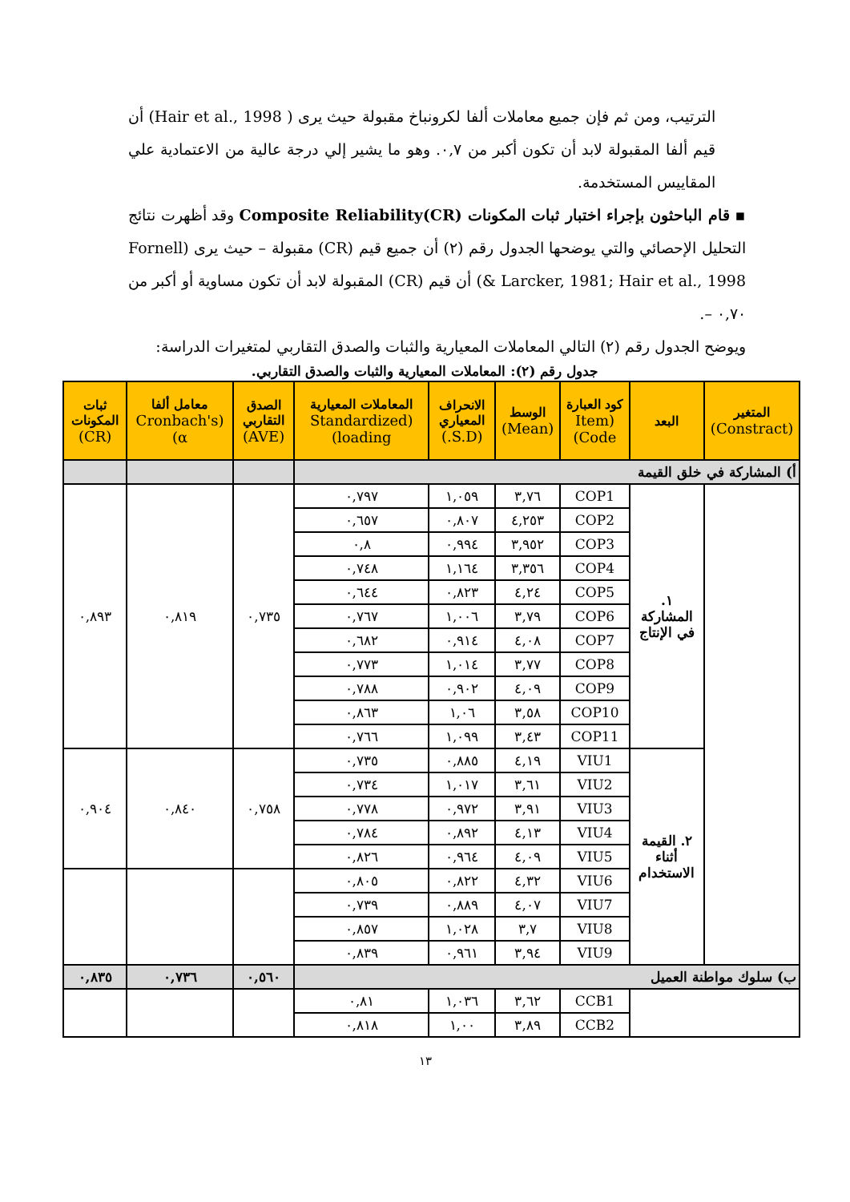الترتيب، ومن ثم فإن جميع معاملات ألفا لكرونباخ مقبولة حيث يرى ( Hair et al., 1998) أن قيم ألفا المقبولة لابد أن تكون أكبر من ٠,٧. وهو ما يشير إلي درجة عالية من الاعتمادية علي المقاييس المستخدمة.
▪ قام الباحثون بإجراء اختبار ثبات المكونات Composite Reliability(CR) وقد أظهرت نتائج التحليل الإحصائي والتي يوضحها الجدول رقم (٢) أن جميع قيم (CR) مقبولة – حيث يرى (Fornell & Larcker, 1981; Hair et al., 1998) أن قيم (CR) المقبولة لابد أن تكون مساوية أو أكبر من ٠,٧٠ –.
ويوضح الجدول رقم (٢) التالي المعاملات المعيارية والثبات والصدق التقاربي لمتغيرات الدراسة:
جدول رقم (٢): المعاملات المعيارية والثبات والصدق التقاربي.
| المتغير (Constract) | البعد | كود العبارة (Item Code) | الوسط (Mean) | الانحراف المعياري (S.D.) | المعاملات المعيارية (Standardized loading) | الصدق التقاربي (AVE) | معامل ألفا (Cronbach's α) | ثبات المكونات (CR) |
| --- | --- | --- | --- | --- | --- | --- | --- | --- |
| أ) المشاركة في خلق القيمة | | | | | | | | |
| | ١. المشاركة في الإنتاج | COP1 | ٣,٧٦ | ١,٠٥٩ | ٠,٧٩٧ | ٠,٧٣٥ | ٠,٨١٩ | ٠,٨٩٣ |
| | | COP2 | ٤,٢٥٣ | ٠,٨٠٧ | ٠,٦٥٧ | | | |
| | | COP3 | ٣,٩٥٢ | ٠,٩٩٤ | ٠,٨ | | | |
| | | COP4 | ٣,٣٥٦ | ١,١٦٤ | ٠,٧٤٨ | | | |
| | | COP5 | ٤,٢٤ | ٠,٨٢٣ | ٠,٦٤٤ | | | |
| | | COP6 | ٣,٧٩ | ١,٠٠٦ | ٠,٧٦٧ | | | |
| | | COP7 | ٤,٠٨ | ٠,٩١٤ | ٠,٦٨٢ | | | |
| | | COP8 | ٣,٧٧ | ١,٠١٤ | ٠,٧٧٣ | | | |
| | | COP9 | ٤,٠٩ | ٠,٩٠٢ | ٠,٧٨٨ | | | |
| | | COP10 | ٣,٥٨ | ١,٠٦ | ٠,٨٦٣ | | | |
| | | COP11 | ٣,٤٣ | ١,٠٩٩ | ٠,٧٦٦ | | | |
| | ٢. القيمة أثناء الاستخدام | VIU1 | ٤,١٩ | ٠,٨٨٥ | ٠,٧٣٥ | ٠,٧٥٨ | ٠,٨٤٠ | ٠,٩٠٤ |
| | | VIU2 | ٣,٦١ | ١,٠١٧ | ٠,٧٣٤ | | | |
| | | VIU3 | ٣,٩١ | ٠,٩٧٢ | ٠,٧٧٨ | | | |
| | | VIU4 | ٤,١٣ | ٠,٨٩٢ | ٠,٧٨٤ | | | |
| | | VIU5 | ٤,٠٩ | ٠,٩٦٤ | ٠,٨٢٦ | | | |
| | | VIU6 | ٤,٣٢ | ٠,٨٢٢ | ٠,٨٠٥ | | | |
| | | VIU7 | ٤,٠٧ | ٠,٨٨٩ | ٠,٧٣٩ | | | |
| | | VIU8 | ٣,٧ | ١,٠٢٨ | ٠,٨٥٧ | | | |
| | | VIU9 | ٣,٩٤ | ٠,٩٦١ | ٠,٨٣٩ | | | |
| ب) سلوك مواطنة العميل | | | | | | ٠,٥٦٠ | ٠,٧٣٦ | ٠,٨٣٥ |
| | | CCB1 | ٣,٦٢ | ١,٠٣٦ | ٠,٨١ | | | |
| | | CCB2 | ٣,٨٩ | ١,٠٠ | ٠,٨١٨ | | | |
١٣